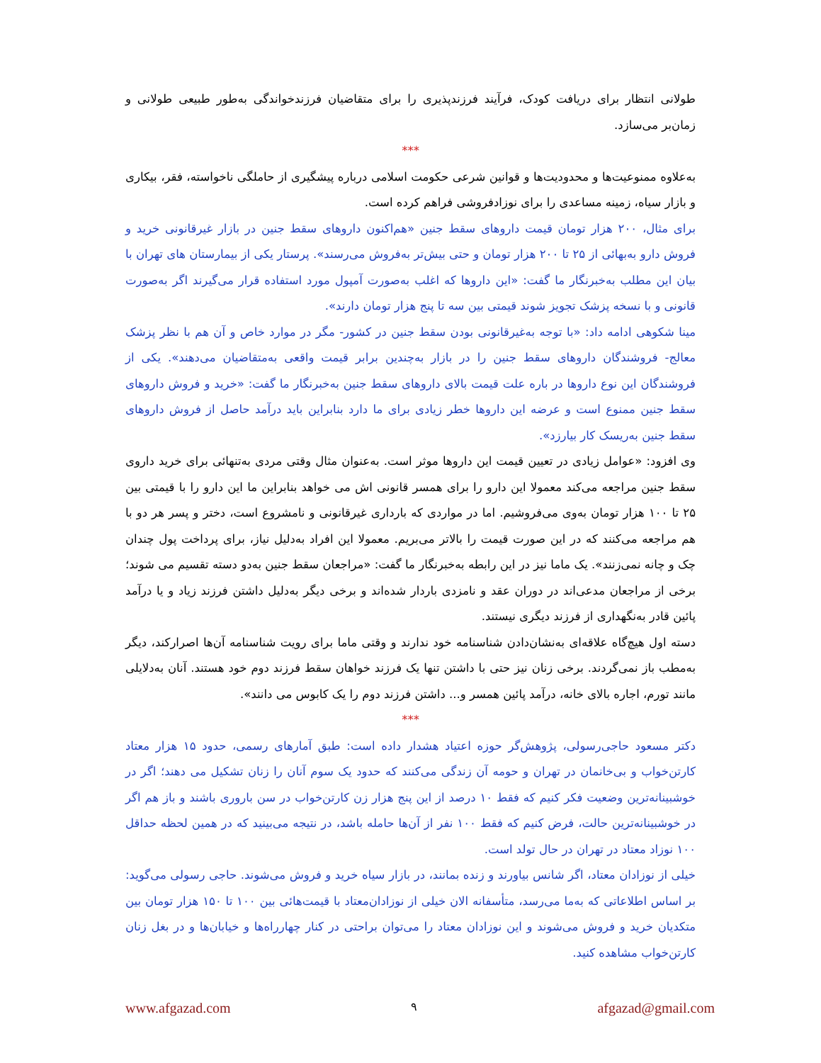طولانی انتظار برای دریافت کودک، فرآیند فرزندپذیری را برای متقاضیان فرزندخواندگی به‌طور طبیعی طولانی و زمان‌بر می‌سازد.
***
به‌علاوه ممنوعیت‌ها و محدودیت‌ها و قوانین شرعی حکومت اسلامی درباره پیشگیری از حاملگی ناخواسته، فقر، بیکاری و بازار سیاه، زمینه مساعدی را برای نوزادفروشی فراهم کرده است.
برای مثال، ۲۰۰ هزار تومان قیمت داروهای سقط جنین «هم‌اکنون داروهای سقط جنین در بازار غیرقانونی خرید و فروش دارو به‌بهائی از ۲۵ تا ۲۰۰ هزار تومان و حتی بیش‌تر به‌فروش می‌رسند». پرستار یکی از بیمارستان های تهران با بیان این مطلب به‌خبرنگار ما گفت: «این داروها که اغلب به‌صورت آمپول مورد استفاده قرار می‌گیرند اگر به‌صورت قانونی و با نسخه پزشک تجویز شوند قیمتی بین سه تا پنج هزار تومان دارند».
مینا شکوهی ادامه داد: «با توجه به‌غیرقانونی بودن سقط جنین در کشور- مگر در موارد خاص و آن هم با نظر پزشک معالج- فروشندگان داروهای سقط جنین را در بازار به‌چندین برابر قیمت واقعی به‌متقاضیان می‌دهند». یکی از فروشندگان این نوع داروها در باره علت قیمت بالای داروهای سقط جنین به‌خبرنگار ما گفت: «خرید و فروش داروهای سقط جنین ممنوع است و عرضه این داروها خطر زیادی برای ما دارد بنابراین باید درآمد حاصل از فروش داروهای سقط جنین به‌ریسک کار بیارزد».
وی افزود: «عوامل زیادی در تعیین قیمت این داروها موثر است. به‌عنوان مثال وقتی مردی به‌تنهائی برای خرید داروی سقط جنین مراجعه می‌کند معمولا این دارو را برای همسر قانونی اش می خواهد بنابراین ما این دارو را با قیمتی بین ۲۵ تا ۱۰۰ هزار تومان به‌وی می‌فروشیم. اما در مواردی که بارداری غیرقانونی و نامشروع است، دختر و پسر هر دو با هم مراجعه می‌کنند که در این صورت قیمت را بالاتر می‌بریم. معمولا این افراد به‌دلیل نیاز، برای پرداخت پول چندان چک و چانه نمی‌زنند». یک ماما نیز در این رابطه به‌خبرنگار ما گفت: «مراجعان سقط جنین به‌دو دسته تقسیم می شوند؛ برخی از مراجعان مدعی‌اند در دوران عقد و نامزدی باردار شده‌اند و برخی دیگر به‌دلیل داشتن فرزند زیاد و یا درآمد پائین قادر به‌نگهداری از فرزند دیگری نیستند.
دسته اول هیچ‌گاه علاقه‌ای به‌نشان‌دادن شناسنامه خود ندارند و وقتی ماما برای رویت شناسنامه آن‌ها اصرارکند، دیگر به‌مطب باز نمی‌گردند. برخی زنان نیز حتی با داشتن تنها یک فرزند خواهان سقط فرزند دوم خود هستند. آنان به‌دلایلی مانند تورم، اجاره بالای خانه، درآمد پائین همسر و... داشتن فرزند دوم را یک کابوس می دانند».
***
دکتر مسعود حاجی‌رسولی، پژوهش‌گر حوزه اعتیاد هشدار داده است: طبق آمارهای رسمی، حدود ۱۵ هزار معتاد کارتن‌خواب و بی‌خانمان در تهران و حومه آن زندگی می‌کنند که حدود یک سوم آنان را زنان تشکیل می دهند؛ اگر در خوشبینانه‌ترین وضعیت فکر کنیم که فقط ۱۰ درصد از این پنج هزار زن کارتن‌خواب در سن باروری باشند و باز هم اگر در خوشبینانه‌ترین حالت، فرض کنیم که فقط ۱۰۰ نفر از آن‌ها حامله باشد، در نتیجه می‌بینید که در همین لحظه حداقل ۱۰۰ نوزاد معتاد در تهران در حال تولد است.
خیلی از نوزادان معتاد، اگر شانس بیاورند و زنده بمانند، در بازار سیاه خرید و فروش می‌شوند. حاجی رسولی می‌گوید: بر اساس اطلاعاتی که به‌ما می‌رسد، متأسفانه الان خیلی از نوزادان‌معتاد با قیمت‌هائی بین ۱۰۰ تا ۱۵۰ هزار تومان بین متکدیان خرید و فروش می‌شوند و این نوزادان معتاد را می‌توان براحتی در کنار چهارراه‌ها و خیابان‌ها و در بغل زنان کارتن‌خواب مشاهده کنید.
www.afgazad.com ۹ afgazad@gmail.com